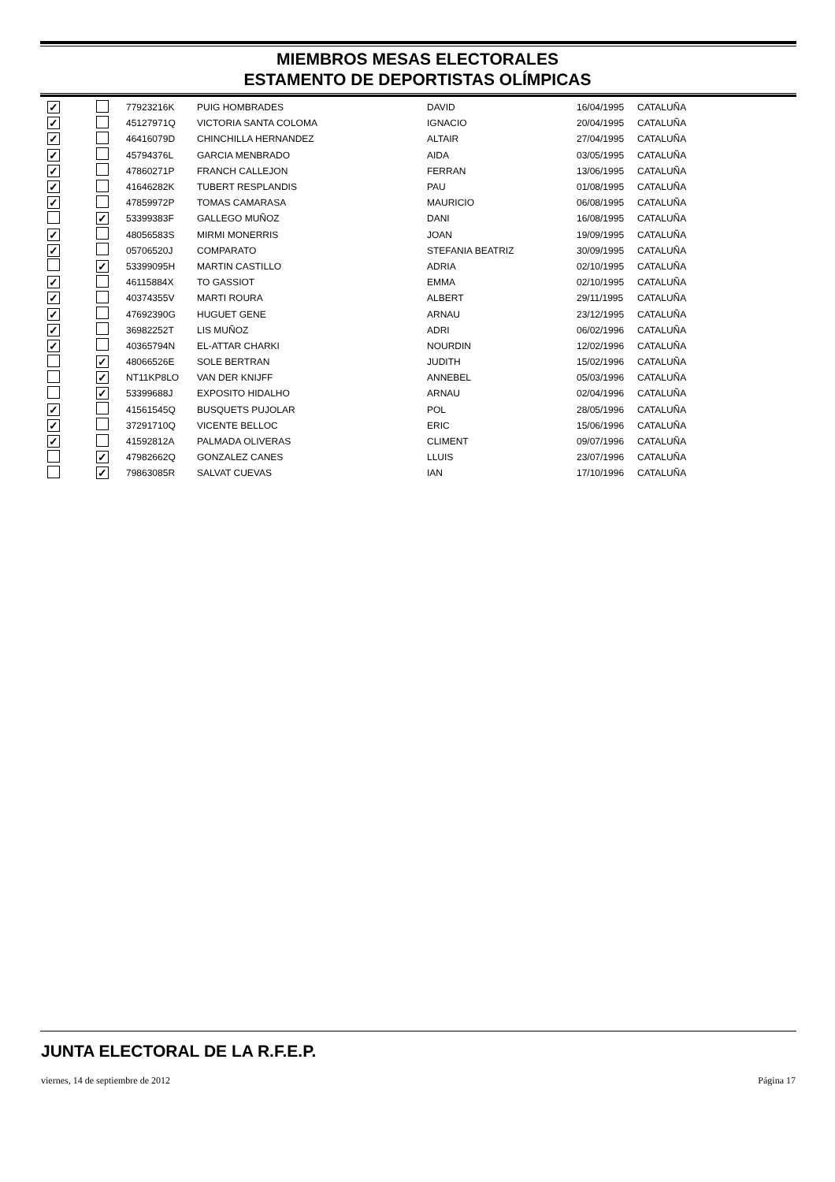MIEMBROS MESAS ELECTORALES
ESTAMENTO DE DEPORTISTAS OLÍMPICAS
| ✓ | | 77923216K | PUIG HOMBRADES | DAVID | 16/04/1995 | CATALUÑA |
| ✓ | | 45127971Q | VICTORIA SANTA COLOMA | IGNACIO | 20/04/1995 | CATALUÑA |
| ✓ | | 46416079D | CHINCHILLA HERNANDEZ | ALTAIR | 27/04/1995 | CATALUÑA |
| ✓ | | 45794376L | GARCIA MENBRADO | AIDA | 03/05/1995 | CATALUÑA |
| ✓ | | 47860271P | FRANCH CALLEJON | FERRAN | 13/06/1995 | CATALUÑA |
| ✓ | | 41646282K | TUBERT RESPLANDIS | PAU | 01/08/1995 | CATALUÑA |
| ✓ | | 47859972P | TOMAS CAMARASA | MAURICIO | 06/08/1995 | CATALUÑA |
| | ✓ | 53399383F | GALLEGO MUÑOZ | DANI | 16/08/1995 | CATALUÑA |
| ✓ | | 48056583S | MIRMI MONERRIS | JOAN | 19/09/1995 | CATALUÑA |
| ✓ | | 05706520J | COMPARATO | STEFANIA BEATRIZ | 30/09/1995 | CATALUÑA |
| | ✓ | 53399095H | MARTIN CASTILLO | ADRIA | 02/10/1995 | CATALUÑA |
| ✓ | | 46115884X | TO GASSIOT | EMMA | 02/10/1995 | CATALUÑA |
| ✓ | | 40374355V | MARTI ROURA | ALBERT | 29/11/1995 | CATALUÑA |
| ✓ | | 47692390G | HUGUET GENE | ARNAU | 23/12/1995 | CATALUÑA |
| ✓ | | 36982252T | LIS MUÑOZ | ADRI | 06/02/1996 | CATALUÑA |
| ✓ | | 40365794N | EL-ATTAR CHARKI | NOURDIN | 12/02/1996 | CATALUÑA |
| | ✓ | 48066526E | SOLE BERTRAN | JUDITH | 15/02/1996 | CATALUÑA |
| | ✓ | NT11KP8LO | VAN DER KNIJFF | ANNEBEL | 05/03/1996 | CATALUÑA |
| | ✓ | 53399688J | EXPOSITO HIDALHO | ARNAU | 02/04/1996 | CATALUÑA |
| ✓ | | 41561545Q | BUSQUETS PUJOLAR | POL | 28/05/1996 | CATALUÑA |
| ✓ | | 37291710Q | VICENTE BELLOC | ERIC | 15/06/1996 | CATALUÑA |
| ✓ | | 41592812A | PALMADA OLIVERAS | CLIMENT | 09/07/1996 | CATALUÑA |
| | ✓ | 47982662Q | GONZALEZ CANES | LLUIS | 23/07/1996 | CATALUÑA |
| | ✓ | 79863085R | SALVAT CUEVAS | IAN | 17/10/1996 | CATALUÑA |
JUNTA ELECTORAL DE LA R.F.E.P.
viernes, 14 de septiembre de 2012 Página 17